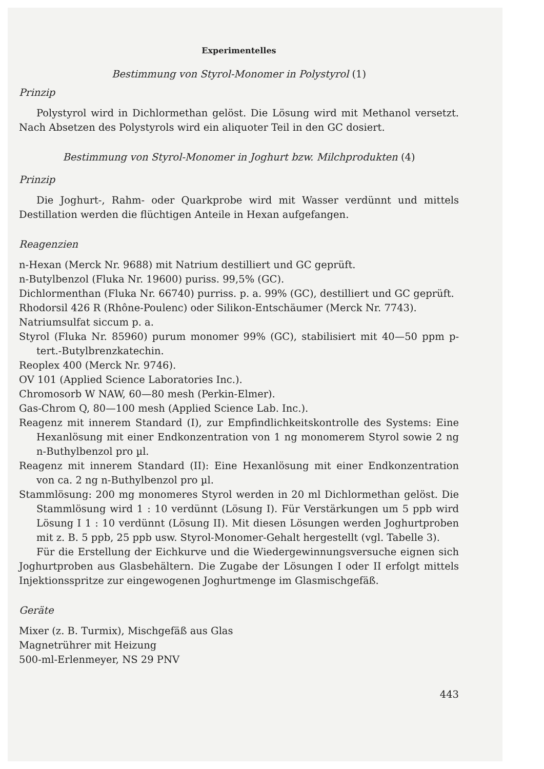Experimentelles
Bestimmung von Styrol-Monomer in Polystyrol (1)
Prinzip
Polystyrol wird in Dichlormethan gelöst. Die Lösung wird mit Methanol versetzt. Nach Absetzen des Polystyrols wird ein aliquoter Teil in den GC dosiert.
Bestimmung von Styrol-Monomer in Joghurt bzw. Milchprodukten (4)
Prinzip
Die Joghurt-, Rahm- oder Quarkprobe wird mit Wasser verdünnt und mittels Destillation werden die flüchtigen Anteile in Hexan aufgefangen.
Reagenzien
n-Hexan (Merck Nr. 9688) mit Natrium destilliert und GC geprüft.
n-Butylbenzol (Fluka Nr. 19600) puriss. 99,5% (GC).
Dichlormenthan (Fluka Nr. 66740) purriss. p. a. 99% (GC), destilliert und GC geprüft.
Rhodorsil 426 R (Rhône-Poulenc) oder Silikon-Entschäumer (Merck Nr. 7743).
Natriumsulfat siccum p. a.
Styrol (Fluka Nr. 85960) purum monomer 99% (GC), stabilisiert mit 40—50 ppm p-tert.-Butylbrenzkatechin.
Reoplex 400 (Merck Nr. 9746).
OV 101 (Applied Science Laboratories Inc.).
Chromosorb W NAW, 60—80 mesh (Perkin-Elmer).
Gas-Chrom Q, 80—100 mesh (Applied Science Lab. Inc.).
Reagenz mit innerem Standard (I), zur Empfindlichkeitskontrolle des Systems: Eine Hexanlösung mit einer Endkonzentration von 1 ng monomerem Styrol sowie 2 ng n-Buthylbenzol pro µl.
Reagenz mit innerem Standard (II): Eine Hexanlösung mit einer Endkonzentration von ca. 2 ng n-Buthylbenzol pro µl.
Stammlösung: 200 mg monomeres Styrol werden in 20 ml Dichlormethan gelöst. Die Stammlösung wird 1 : 10 verdünnt (Lösung I). Für Verstärkungen um 5 ppb wird Lösung I 1 : 10 verdünnt (Lösung II). Mit diesen Lösungen werden Joghurtproben mit z. B. 5 ppb, 25 ppb usw. Styrol-Monomer-Gehalt hergestellt (vgl. Tabelle 3).
Für die Erstellung der Eichkurve und die Wiedergewinnungsversuche eignen sich Joghurtproben aus Glasbehältern. Die Zugabe der Lösungen I oder II erfolgt mittels Injektionsspritze zur eingewogenen Joghurtmenge im Glasmischgefäß.
Geräte
Mixer (z. B. Turmix), Mischgefäß aus Glas
Magnetrührer mit Heizung
500-ml-Erlenmeyer, NS 29 PNV
443